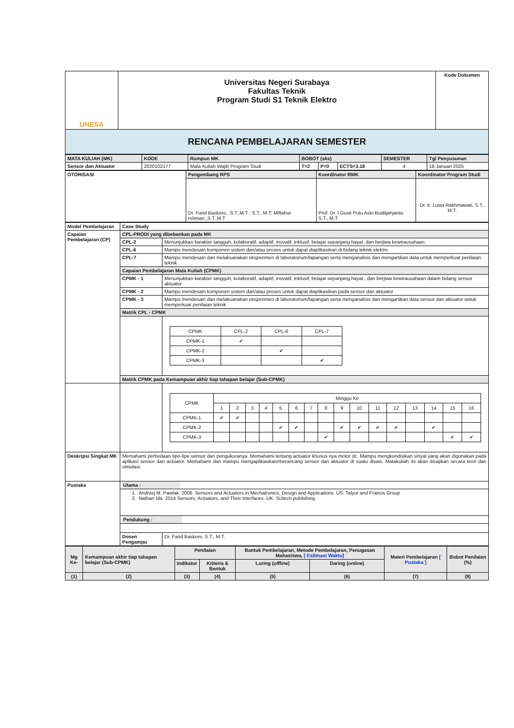| UNESA | Universitas Negeri Surabaya Fakultas Teknik Program Studi S1 Teknik Elektro | Kode Dokumen |
| RENCANA PEMBELAJARAN SEMESTER | | |
| MATA KULIAH (MK) | KODE | Rumpun MK | BOBOT (sks) | | | SEMESTER | Tgl Penyusunan |
| Sensor dan Aktuator | 2020102177 | Mata Kuliah Wajib Program Studi | T=2 | P=0 | ECTS=3.18 | 4 | 18 Januari 2025 |
| OTORISASI | Pengembang RPS | Koordinator RMK | Koordinator Program Studi |
| | Dr. Farid Baskoro., S.T.,M.T ; S.T., M.T; Miftahur rohman.,S.T.,M.T | Prof. Dr. I Gusti Putu Asto Buditjahjanto, S.T., M.T | Dr. Ir. Lusia Rakhmawati, S.T., M.T. |
| Model Pembelajaran | Case Study | |
| Capaian Pembelajaran (CP) | CPL-PRODI yang dibebankan pada MK | |
| | CPL-2 | Menunjukkan karakter tangguh, kolaboratif, adaptif, inovatif, inklusif, belajar sepanjang hayat, dan berjiwa kewirausahaan |
| | CPL-6 | Mampu mendesain komponen sistem dan/atau proses untuk dapat diaplikasikan di bidang teknik elektro |
| | CPL-7 | Mampu mendesain dan melaksanakan eksperimen di laboratorium/lapangan serta menganalisis dan mengartikan data untuk memperkuat penilaian teknik |
| | Capaian Pembelajaran Mata Kuliah (CPMK) | |
| | CPMK - 1 | Menunjukkan karakter tangguh, kolaboratif, adaptif, inovatif, inklusif, belajar sepanjang hayat , dan berjiwa kewirausahaan dalam bidang sensor aktuator |
| | CPMK - 2 | Mampu mendesain komponen sistem dan/atau proses untuk dapat diaplikasikan pada sensor dan aktuator |
| | CPMK - 3 | Mampu mendesain dan melaksanakan eksperimen di laboratorium/lapangan serta menganalisis dan mengartikan data sensor dan aktuator untuk memperkuat penilaian teknik |
| | Matrik CPL - CPMK | |
| | | / CPMK / CPL-2 / CPL-6 / CPL-7 / / CPMK-1 / ✔ / / / / CPMK-2 / / ✔ / / / CPMK-3 / / / ✔ / |
| | Matrik CPMK pada Kemampuan akhir tiap tahapan belajar (Sub-CPMK) | |
| | | / CPMK / Minggu Ke / / / / / / / / / / / / / / / / / / 1 / 2 / 3 / 4 / 5 / 6 / 7 / 8 / 9 / 10 / 11 / 12 / 13 / 14 / 15 / 16 / / CPMK-1 / ✔ / ✔ / / / / / / / / / / / / / / / / CPMK-2 / / / / / ✔ / ✔ / / / ✔ / ✔ / ✔ / ✔ / / ✔ / / / / CPMK-3 / / / / / / / / ✔ / / / / / / / ✔ / ✔ / |
| Deskripsi Singkat MK | Memahami perbedaan tipe-tipe sensor dan pengukuranya. Memahami tentang actuator khusus nya motor dc. Mampu mengkondisikan sinyal yang akan digunakan pada aplikasi sensor dan actuator. Memahami dan mampu mengaplikasikan/merancang sensor dan aktuator di suatu divais. Matakuliah ini akan disajikan secara teori dan simulasi. | |
| Pustaka | Utama : | |
| | 1. Andrzej M. Pawlak. 2006. Sensors and Actuators in Mechatronics, Design and Applications. US: Talyor and Francis Group 2. Nathan Ida. 2014 Sensors, Actuators, and Their Interfaces. UK: Scitech publishing. | |
| | Pendukung : | |
| | Dosen Pengampu | Dr. Farid Baskoro, S.T., M.T. |
| Mg Ke- | Kemampuan akhir tiap tahapan belajar (Sub-CPMK) | Penilaian | | Bantuk Pembelajaran, Metode Pembelajaran, Penugasan Mahasiswa, [ Estimasi Waktu] | | Materi Pembelajaran [ Pustaka ] | Bobot Penilaian (%) |
| --- | --- | --- | --- | --- | --- | --- | --- |
| | | Indikator | Kriteria & Bentuk | Luring ( offline ) | Daring ( online ) | | |
| (1) | (2) | (3) | (4) | (5) | (6) | (7) | (8) |